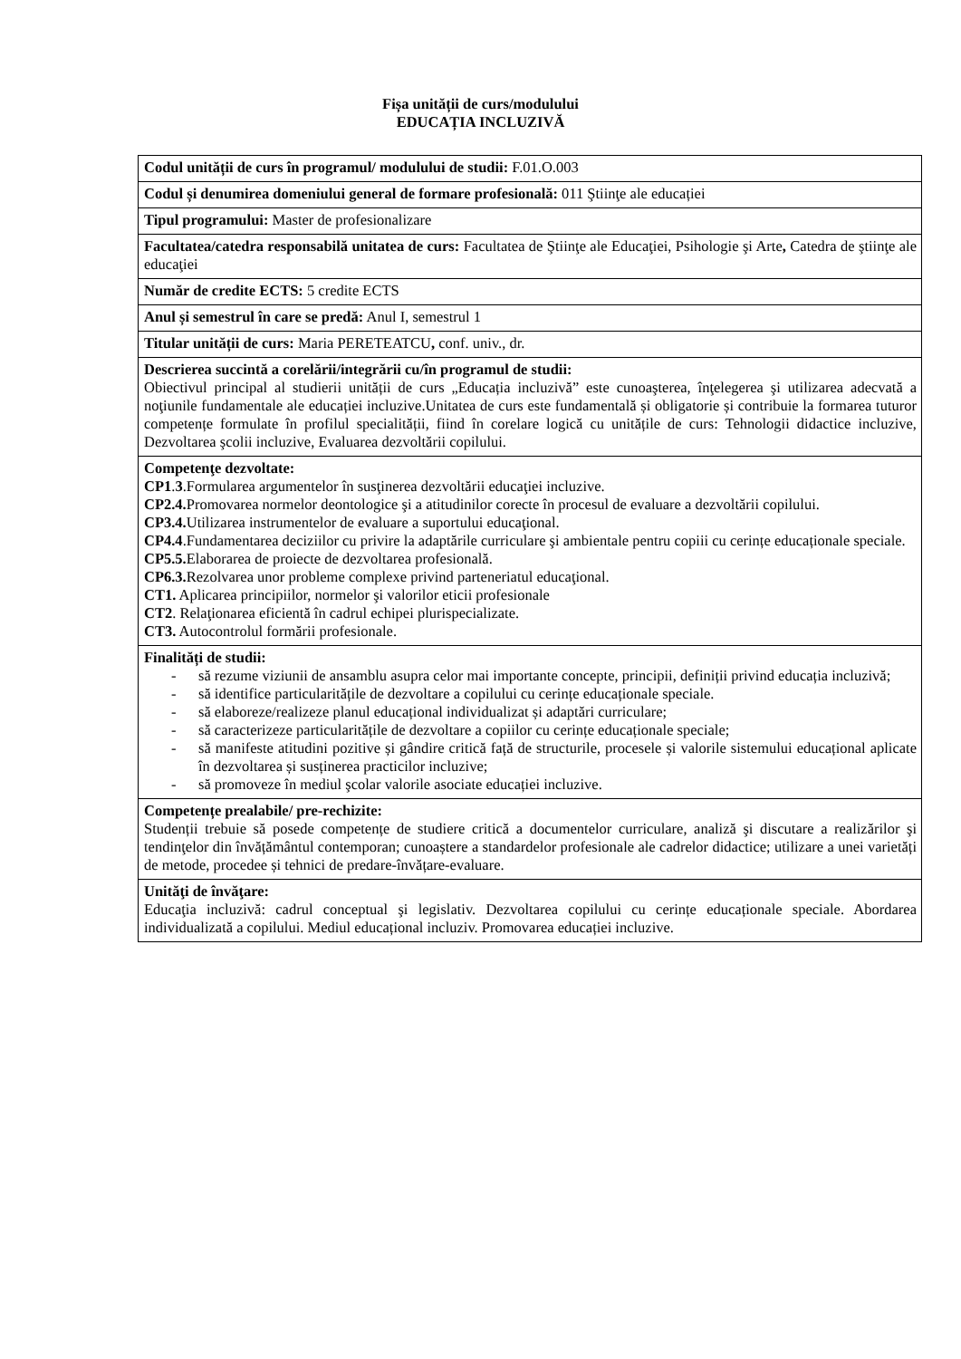Fișa unității de curs/modulului
EDUCAȚIA INCLUZIVĂ
| Codul unității de curs în programul/ modulului de studii: F.01.O.003 |
| Codul și denumirea domeniului general de formare profesională: 011 Ştiinţe ale educației |
| Tipul programului: Master de profesionalizare |
| Facultatea/catedra responsabilă unitatea de curs: Facultatea de Ştiinţe ale Educaţiei, Psihologie şi Arte , Catedra de ştiinţe ale educaţiei |
| Număr de credite ECTS: 5 credite ECTS |
| Anul și semestrul în care se predă: Anul I, semestrul 1 |
| Titular unității de curs: Maria PERETEATCU , conf. univ., dr. |
| Descrierea succintă a corelării/integrării cu/în programul de studii: Obiectivul principal al studierii unității de curs „Educația incluzivă” este cunoaşterea, înţelegerea şi utilizarea adecvată a noţiunile fundamentale ale educației incluzive.Unitatea de curs este fundamentală și obligatorie și contribuie la formarea tuturor competențe formulate în profilul specialității, fiind în corelare logică cu unitățile de curs: Tehnologii didactice incluzive, Dezvoltarea şcolii incluzive, Evaluarea dezvoltării copilului. |
| Competenţe dezvoltate: CP1 . 3 .Formularea argumentelor în susţinerea dezvoltării educaţiei incluzive. CP2.4. Promovarea normelor deontologice şi a atitudinilor corecte în procesul de evaluare a dezvoltării copilului. CP3.4. Utilizarea instrumentelor de evaluare a suportului educaţional. CP4.4 .Fundamentarea deciziilor cu privire la adaptările curriculare şi ambientale pentru copiii cu cerințe educaționale speciale. CP5.5. Elaborarea de proiecte de dezvoltarea profesională. CP6.3. Rezolvarea unor probleme complexe privind parteneriatul educaţional. CT1. Aplicarea principiilor, normelor şi valorilor eticii profesionale CT2 . Relaţionarea eficientă în cadrul echipei plurispecializate. CT3. Autocontrolul formării profesionale. |
| Finalități de studii: - să rezume viziunii de ansamblu asupra celor mai importante concepte, principii, definiții privind educația incluzivă; - să identifice particularitățile de dezvoltare a copilului cu cerințe educaționale speciale. - să elaboreze/realizeze planul educațional individualizat și adaptări curriculare; - să caracterizeze particularitățile de dezvoltare a copiilor cu cerințe educaționale speciale; - să manifeste atitudini pozitive și gândire critică față de structurile, procesele și valorile sistemului educațional aplicate în dezvoltarea și susținerea practicilor incluzive; - să promoveze în mediul şcolar valorile asociate educației incluzive. |
| Competențe prealabile/ pre-rechizite: Studenții trebuie să posede competențe de studiere critică a documentelor curriculare, analiză şi discutare a realizărilor şi tendinţelor din învățământul contemporan; cunoaștere a standardelor profesionale ale cadrelor didactice; utilizare a unei varietăți de metode, procedee și tehnici de predare-învățare-evaluare. |
| Unităţi de învăţare: Educaţia incluzivă: cadrul conceptual şi legislativ. Dezvoltarea copilului cu cerințe educaționale speciale. Abordarea individualizată a copilului. Mediul educațional incluziv. Promovarea educației incluzive. |